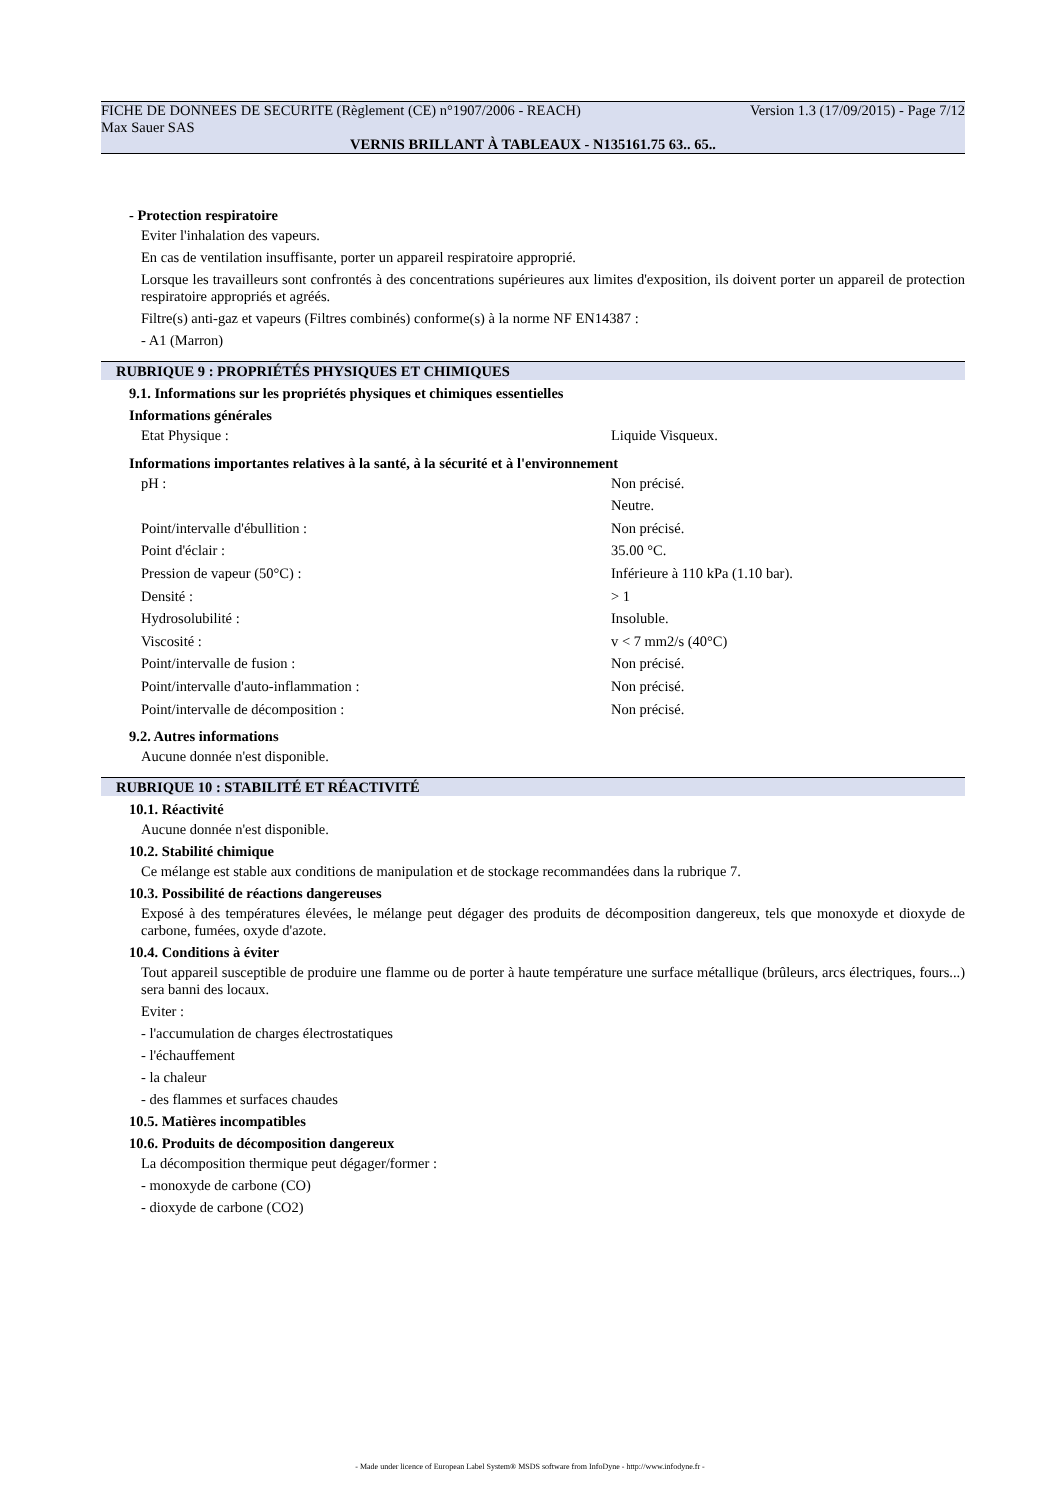FICHE DE DONNEES DE SECURITE (Règlement (CE) n°1907/2006 - REACH) Version 1.3 (17/09/2015) - Page 7/12
Max Sauer SAS
VERNIS BRILLANT À TABLEAUX - N135161.75 63.. 65..
- Protection respiratoire
Eviter l'inhalation des vapeurs.
En cas de ventilation insuffisante, porter un appareil respiratoire approprié.
Lorsque les travailleurs sont confrontés à des concentrations supérieures aux limites d'exposition, ils doivent porter un appareil de protection respiratoire appropriés et agréés.
Filtre(s) anti-gaz et vapeurs (Filtres combinés) conforme(s) à la norme NF EN14387 :
- A1 (Marron)
RUBRIQUE 9 : PROPRIÉTÉS PHYSIQUES ET CHIMIQUES
9.1. Informations sur les propriétés physiques et chimiques essentielles
Informations générales
| Etat Physique : | Liquide Visqueux. |
Informations importantes relatives à la santé, à la sécurité et à l'environnement
| pH : | Non précisé. |
| | Neutre. |
| Point/intervalle d'ébullition : | Non précisé. |
| Point d'éclair : | 35.00 °C. |
| Pression de vapeur (50°C) : | Inférieure à 110 kPa (1.10 bar). |
| Densité : | > 1 |
| Hydrosolubilité : | Insoluble. |
| Viscosité : | v < 7 mm2/s (40°C) |
| Point/intervalle de fusion : | Non précisé. |
| Point/intervalle d'auto-inflammation : | Non précisé. |
| Point/intervalle de décomposition : | Non précisé. |
9.2. Autres informations
Aucune donnée n'est disponible.
RUBRIQUE 10 : STABILITÉ ET RÉACTIVITÉ
10.1. Réactivité
Aucune donnée n'est disponible.
10.2. Stabilité chimique
Ce mélange est stable aux conditions de manipulation et de stockage recommandées dans la rubrique 7.
10.3. Possibilité de réactions dangereuses
Exposé à des températures élevées, le mélange peut dégager des produits de décomposition dangereux, tels que monoxyde et dioxyde de carbone, fumées, oxyde d'azote.
10.4. Conditions à éviter
Tout appareil susceptible de produire une flamme ou de porter à haute température une surface métallique (brûleurs, arcs électriques, fours...) sera banni des locaux.
Eviter :
- l'accumulation de charges électrostatiques
- l'échauffement
- la chaleur
- des flammes et surfaces chaudes
10.5. Matières incompatibles
10.6. Produits de décomposition dangereux
La décomposition thermique peut dégager/former :
- monoxyde de carbone (CO)
- dioxyde de carbone (CO2)
- Made under licence of European Label System® MSDS software from InfoDyne - http://www.infodyne.fr -